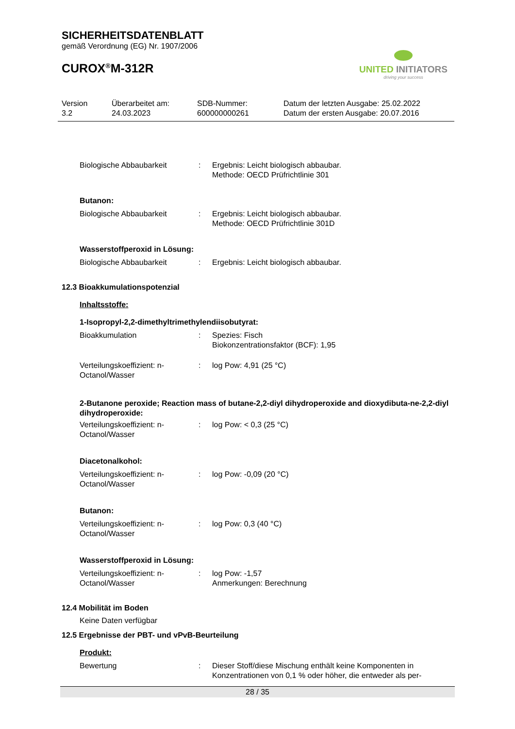SICHERHEITSDATENBLATT
gemäß Verordnung (EG) Nr. 1907/2006
CUROX<sup>®</sup>M-312R
UNITED INITIATORS
driving your success
Version
3.2
Überarbeitet am:
24.03.2023
SDB-Nummer:
600000000261
Datum der letzten Ausgabe: 25.02.2022
Datum der ersten Ausgabe: 20.07.2016
Biologische Abbaubarkeit : Ergebnis: Leicht biologisch abbaubar.
Methode: OECD Prüfrichtlinie 301
Butanon:
Biologische Abbaubarkeit : Ergebnis: Leicht biologisch abbaubar.
Methode: OECD Prüfrichtlinie 301D
Wasserstoffperoxid in Lösung:
Biologische Abbaubarkeit : Ergebnis: Leicht biologisch abbaubar.
12.3 Bioakkumulationspotenzial
Inhaltsstoffe:
1-Isopropyl-2,2-dimethyltrimethylendiisobutyrat:
Bioakkumulation : Spezies: Fisch
Biokonzentrationsfaktor (BCF): 1,95
Verteilungskoeffizient: n-Octanol/Wasser
: log Pow: 4,91 (25 °C)
2-Butanone peroxide; Reaction mass of butane-2,2-diyl dihydroperoxide and dioxydibuta-ne-2,2-diyl dihydroperoxide:
Verteilungskoeffizient: n-Octanol/Wasser
: log Pow: < 0,3 (25 °C)
Diacetonalkohol:
Verteilungskoeffizient: n-Octanol/Wasser
: log Pow: -0,09 (20 °C)
Butanon:
Verteilungskoeffizient: n-Octanol/Wasser
: log Pow: 0,3 (40 °C)
Wasserstoffperoxid in Lösung:
Verteilungskoeffizient: n-Octanol/Wasser
: log Pow: -1,57
Anmerkungen: Berechnung
12.4 Mobilität im Boden
Keine Daten verfügbar
12.5 Ergebnisse der PBT- und vPvB-Beurteilung
Produkt:
Bewertung : Dieser Stoff/diese Mischung enthält keine Komponenten in Konzentrationen von 0,1 % oder höher, die entweder als per-
28 / 35